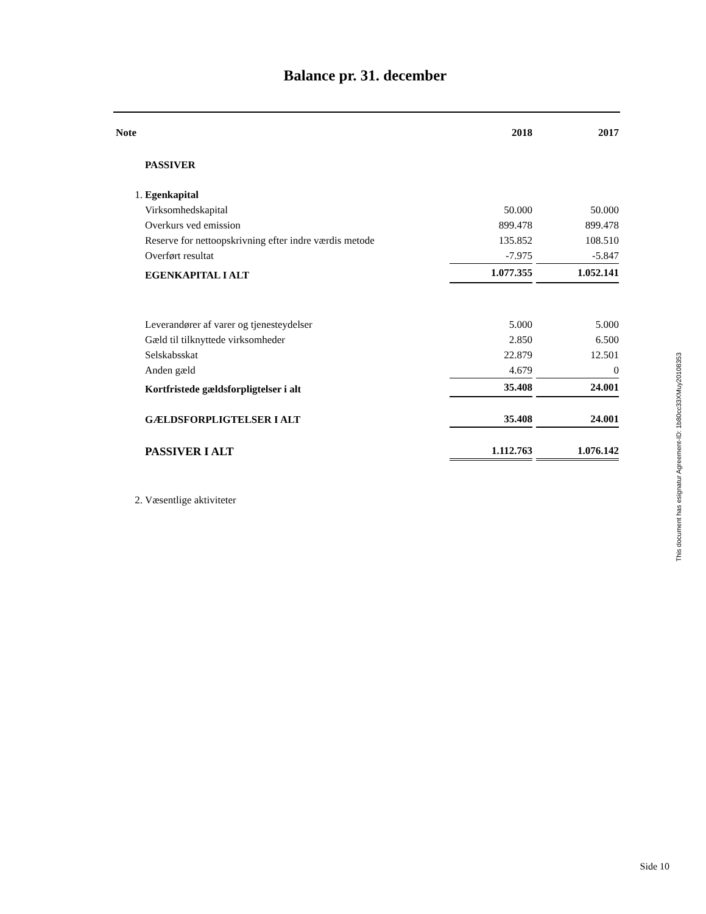Balance pr. 31. december
| Note | | 2018 | | 2017 |
| | PASSIVER | | | |
| 1. | Egenkapital | | | |
| | Virksomhedskapital | 50.000 | | 50.000 |
| | Overkurs ved emission | 899.478 | | 899.478 |
| | Reserve for nettoopskrivning efter indre værdis metode | 135.852 | | 108.510 |
| | Overført resultat | -7.975 | | -5.847 |
| | EGENKAPITAL I ALT | 1.077.355 | | 1.052.141 |
| | Leverandører af varer og tjenesteydelser | 5.000 | | 5.000 |
| | Gæld til tilknyttede virksomheder | 2.850 | | 6.500 |
| | Selskabsskat | 22.879 | | 12.501 |
| | Anden gæld | 4.679 | | 0 |
| | Kortfristede gældsforpligtelser i alt | 35.408 | | 24.001 |
| | GÆLDSFORPLIGTELSER I ALT | 35.408 | | 24.001 |
| | PASSIVER I ALT | 1.112.763 | | 1.076.142 |
| 2. | Væsentlige aktiviteter | | | |
This document has esignatur Agreement-ID: 1b80cc33XMuy20108353
Side 10